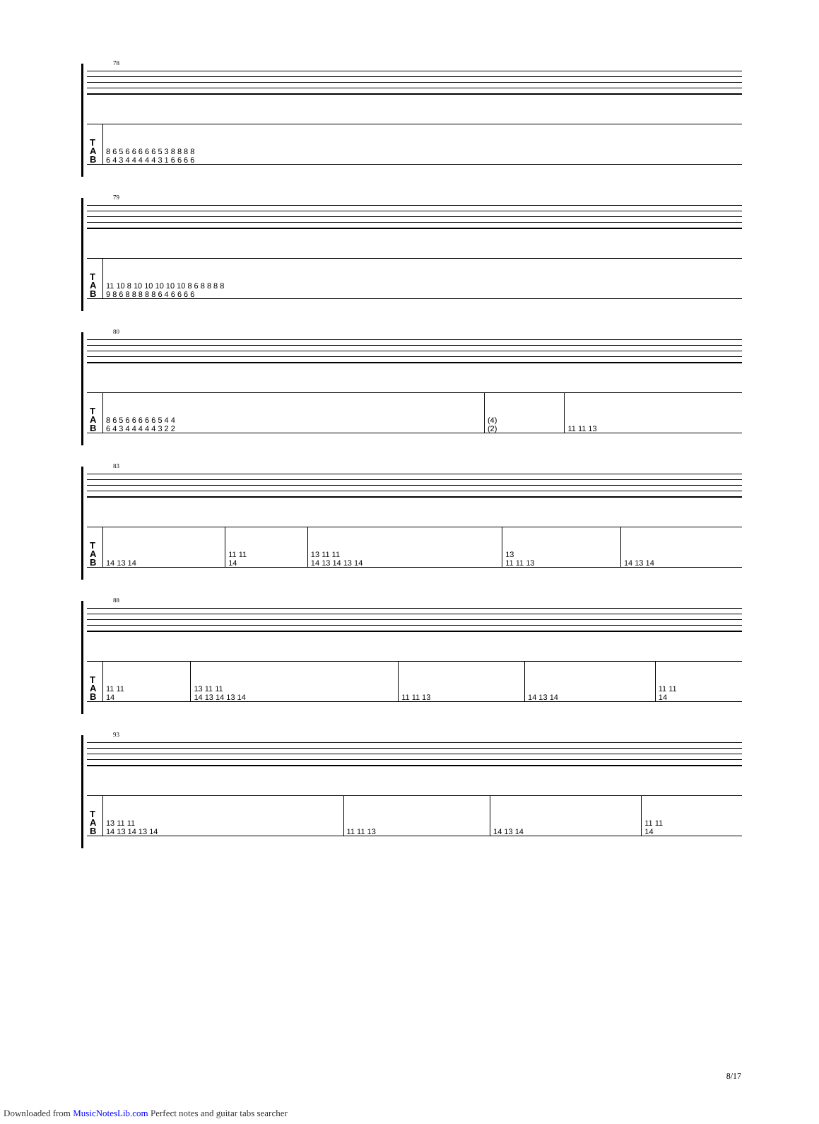78
| T A B | 8 6 5 6 6 6 6 6 5 3 8 8 8 8 6 4 3 4 4 4 4 4 3 1 6 6 6 6 |
79
| T A B | 11 10 8 10 10 10 10 10 8 6 8 8 8 8 9 8 6 8 8 8 8 8 6 4 6 6 6 6 |
80
| T A B | 8 6 5 6 6 6 6 6 5 4 4 6 4 3 4 4 4 4 4 3 2 2 | (4) (2) | 11 11 13 |
83
| T A B | 14 13 14 | 11 11 14 | 13 11 11 14 13 14 13 14 | 13 11 11 13 | 14 13 14 |
88
| T A B | 11 11 14 | 13 11 11 14 13 14 13 14 | 11 11 13 | 14 13 14 | 11 11 14 |
93
| T A B | 13 11 11 14 13 14 13 14 | 11 11 13 | 14 13 14 | 11 11 14 |
8/17
Downloaded from MusicNotesLib.com Perfect notes and guitar tabs searcher